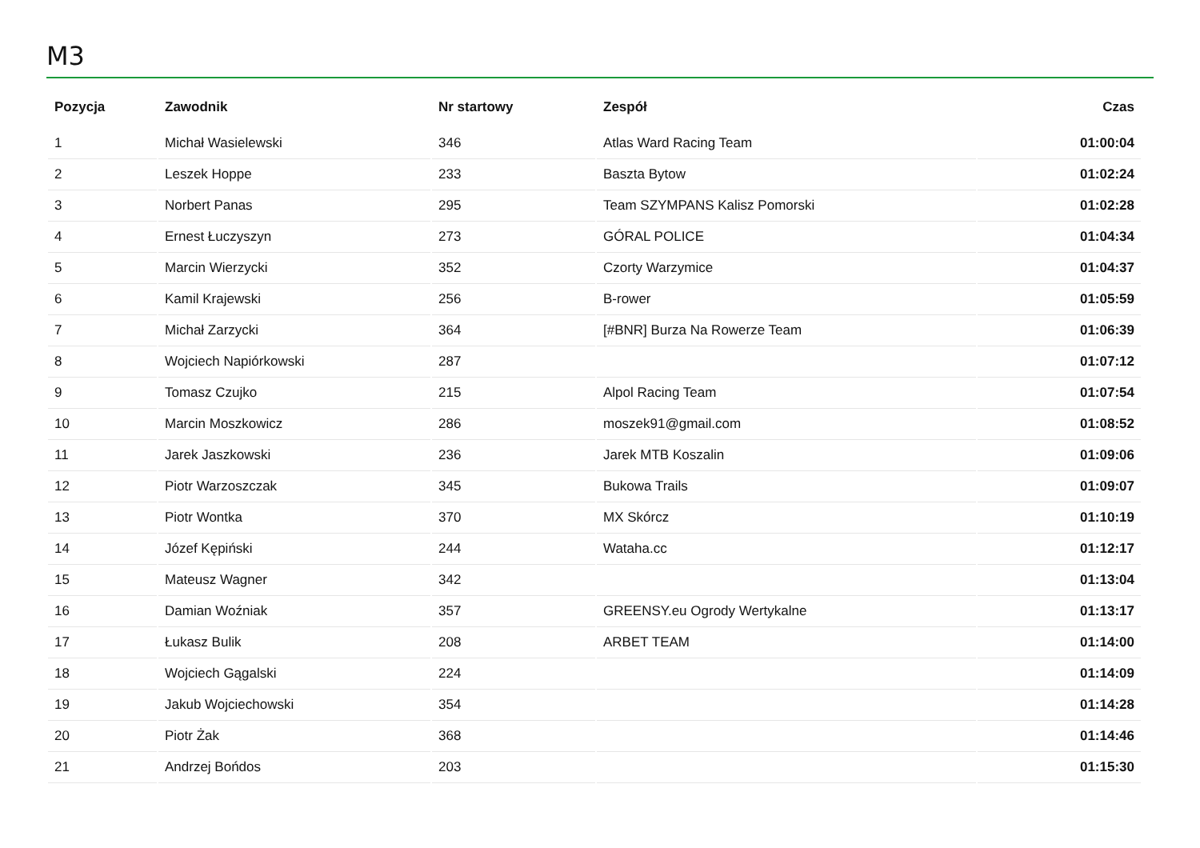M3
| Pozycja | Zawodnik | Nr startowy | Zespół | Czas |
| --- | --- | --- | --- | --- |
| 1 | Michał Wasielewski | 346 | Atlas Ward Racing Team | 01:00:04 |
| 2 | Leszek Hoppe | 233 | Baszta Bytow | 01:02:24 |
| 3 | Norbert Panas | 295 | Team SZYMPANS Kalisz Pomorski | 01:02:28 |
| 4 | Ernest Łuczyszyn | 273 | GÓRAL POLICE | 01:04:34 |
| 5 | Marcin Wierzycki | 352 | Czorty Warzymice | 01:04:37 |
| 6 | Kamil Krajewski | 256 | B-rower | 01:05:59 |
| 7 | Michał Zarzycki | 364 | [#BNR] Burza Na Rowerze Team | 01:06:39 |
| 8 | Wojciech Napiórkowski | 287 | | 01:07:12 |
| 9 | Tomasz Czujko | 215 | Alpol Racing Team | 01:07:54 |
| 10 | Marcin Moszkowicz | 286 | moszek91@gmail.com | 01:08:52 |
| 11 | Jarek Jaszkowski | 236 | Jarek MTB Koszalin | 01:09:06 |
| 12 | Piotr Warzoszczak | 345 | Bukowa Trails | 01:09:07 |
| 13 | Piotr Wontka | 370 | MX Skórcz | 01:10:19 |
| 14 | Józef Kępiński | 244 | Wataha.cc | 01:12:17 |
| 15 | Mateusz Wagner | 342 | | 01:13:04 |
| 16 | Damian Woźniak | 357 | GREENSY.eu Ogrody Wertykalne | 01:13:17 |
| 17 | Łukasz Bulik | 208 | ARBET TEAM | 01:14:00 |
| 18 | Wojciech Gągalski | 224 | | 01:14:09 |
| 19 | Jakub Wojciechowski | 354 | | 01:14:28 |
| 20 | Piotr Żak | 368 | | 01:14:46 |
| 21 | Andrzej Bońdos | 203 | | 01:15:30 |